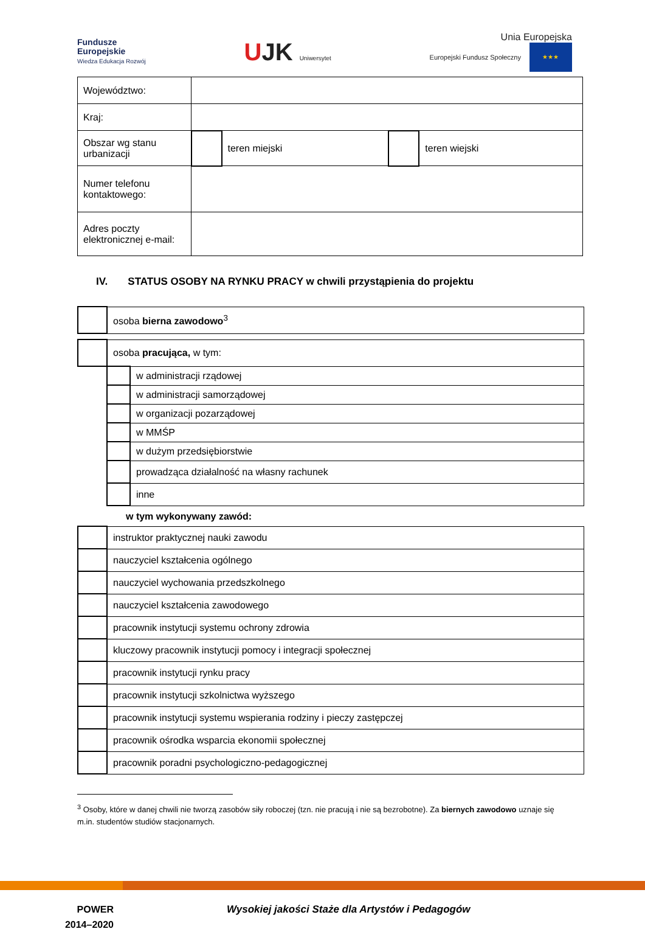Fundusze
Europejskie
Wiedza Edukacja Rozwój
UJK Uniwersytet
Unia Europejska
Europejski Fundusz Społeczny ★★★
| Województwo: | | | | |
| Kraj: | | | | |
| Obszar wg stanu urbanizacji | | teren miejski | | teren wiejski |
| Numer telefonu kontaktowego: | | | | |
| Adres poczty elektronicznej e-mail: | | | | |
IV. STATUS OSOBY NA RYNKU PRACY w chwili przystąpienia do projektu
| | osoba bierna zawodowo<sup>3</sup> |
| | osoba pracująca, w tym: | |
| | | w administracji rządowej |
| | | w administracji samorządowej |
| | | w organizacji pozarządowej |
| | | w MMŚP |
| | | w dużym przedsiębiorstwie |
| | | prowadząca działalność na własny rachunek |
| | | inne |
w tym wykonywany zawód:
| | instruktor praktycznej nauki zawodu |
| | nauczyciel kształcenia ogólnego |
| | nauczyciel wychowania przedszkolnego |
| | nauczyciel kształcenia zawodowego |
| | pracownik instytucji systemu ochrony zdrowia |
| | kluczowy pracownik instytucji pomocy i integracji społecznej |
| | pracownik instytucji rynku pracy |
| | pracownik instytucji szkolnictwa wyższego |
| | pracownik instytucji systemu wspierania rodziny i pieczy zastępczej |
| | pracownik ośrodka wsparcia ekonomii społecznej |
| | pracownik poradni psychologiczno-pedagogicznej |
<sup>3</sup> Osoby, które w danej chwili nie tworzą zasobów siły roboczej (tzn. nie pracują i nie są bezrobotne). Za biernych zawodowo uznaje się m.in. studentów studiów stacjonarnych.
POWER
2014–2020
Wysokiej jakości Staże dla Artystów i Pedagogów